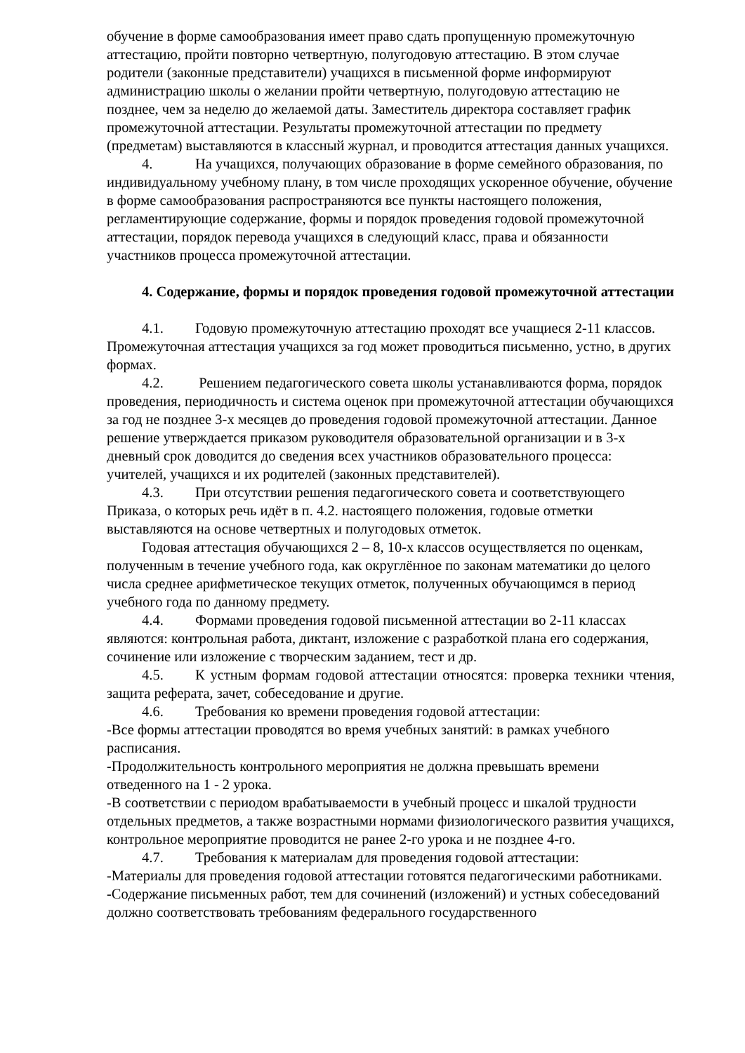обучение в форме самообразования имеет право сдать пропущенную промежуточную аттестацию, пройти повторно четвертную, полугодовую аттестацию. В этом случае родители (законные представители) учащихся в письменной форме информируют администрацию школы о желании пройти четвертную, полугодовую аттестацию не позднее, чем за неделю до желаемой даты. Заместитель директора составляет график промежуточной аттестации. Результаты промежуточной аттестации по предмету (предметам) выставляются в классный журнал, и проводится аттестация данных учащихся.
4. На учащихся, получающих образование в форме семейного образования, по индивидуальному учебному плану, в том числе проходящих ускоренное обучение, обучение в форме самообразования распространяются все пункты настоящего положения, регламентирующие содержание, формы и порядок проведения годовой промежуточной аттестации, порядок перевода учащихся в следующий класс, права и обязанности участников процесса промежуточной аттестации.
4. Содержание, формы и порядок проведения годовой промежуточной аттестации
4.1. Годовую промежуточную аттестацию проходят все учащиеся 2-11 классов. Промежуточная аттестация учащихся за год может проводиться письменно, устно, в других формах.
4.2. Решением педагогического совета школы устанавливаются форма, порядок проведения, периодичность и система оценок при промежуточной аттестации обучающихся за год не позднее 3-х месяцев до проведения годовой промежуточной аттестации. Данное решение утверждается приказом руководителя образовательной организации и в 3-х дневный срок доводится до сведения всех участников образовательного процесса: учителей, учащихся и их родителей (законных представителей).
4.3. При отсутствии решения педагогического совета и соответствующего Приказа, о которых речь идёт в п. 4.2. настоящего положения, годовые отметки выставляются на основе четвертных и полугодовых отметок.
Годовая аттестация обучающихся 2 – 8, 10-х классов осуществляется по оценкам, полученным в течение учебного года, как округлённое по законам математики до целого числа среднее арифметическое текущих отметок, полученных обучающимся в период учебного года по данному предмету.
4.4. Формами проведения годовой письменной аттестации во 2-11 классах являются: контрольная работа, диктант, изложение с разработкой плана его содержания, сочинение или изложение с творческим заданием, тест и др.
4.5. К устным формам годовой аттестации относятся: проверка техники чтения, защита реферата, зачет, собеседование и другие.
4.6. Требования ко времени проведения годовой аттестации:
-Все формы аттестации проводятся во время учебных занятий: в рамках учебного расписания.
-Продолжительность контрольного мероприятия не должна превышать времени отведенного на 1 - 2 урока.
-В соответствии с периодом врабатываемости в учебный процесс и шкалой трудности отдельных предметов, а также возрастными нормами физиологического развития учащихся, контрольное мероприятие проводится не ранее 2-го урока и не позднее 4-го.
4.7. Требования к материалам для проведения годовой аттестации:
-Материалы для проведения годовой аттестации готовятся педагогическими работниками.
-Содержание письменных работ, тем для сочинений (изложений) и устных собеседований должно соответствовать требованиям федерального государственного